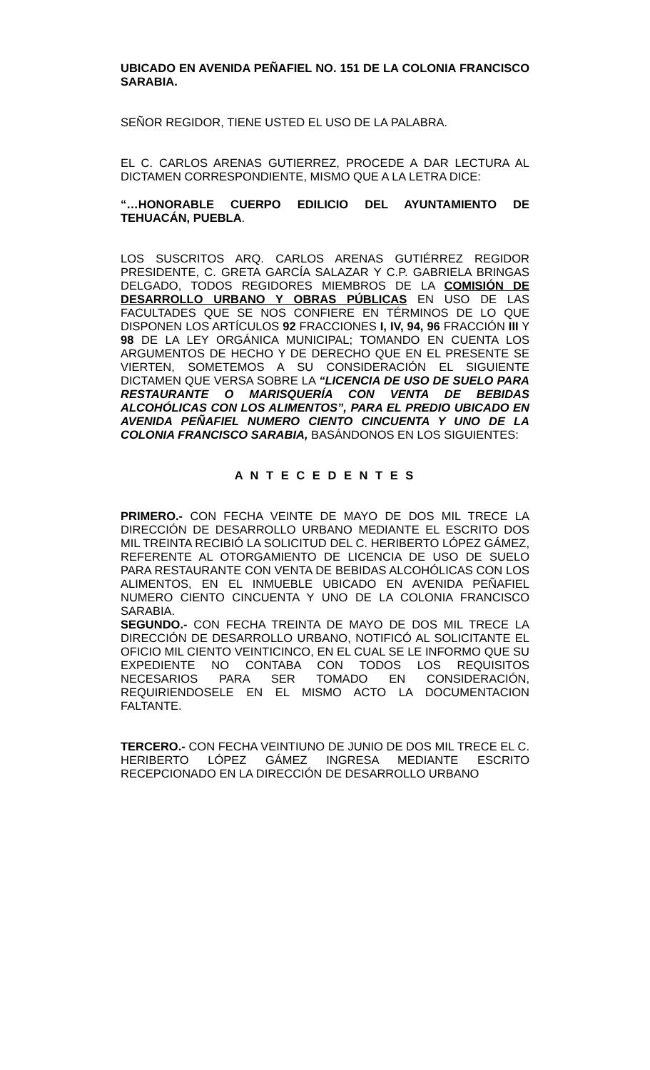UBICADO EN AVENIDA PEÑAFIEL NO. 151 DE LA COLONIA FRANCISCO SARABIA.
SEÑOR REGIDOR, TIENE USTED EL USO DE LA PALABRA.
EL C. CARLOS ARENAS GUTIERREZ, PROCEDE A DAR LECTURA AL DICTAMEN CORRESPONDIENTE, MISMO QUE A LA LETRA DICE:
“…HONORABLE CUERPO EDILICIO DEL AYUNTAMIENTO DE TEHUACÁN, PUEBLA.
LOS SUSCRITOS ARQ. CARLOS ARENAS GUTIÉRREZ REGIDOR PRESIDENTE, C. GRETA GARCÍA SALAZAR Y C.P. GABRIELA BRINGAS DELGADO, TODOS REGIDORES MIEMBROS DE LA COMISIÓN DE DESARROLLO URBANO Y OBRAS PÚBLICAS EN USO DE LAS FACULTADES QUE SE NOS CONFIERE EN TÉRMINOS DE LO QUE DISPONEN LOS ARTÍCULOS 92 FRACCIONES I, IV, 94, 96 FRACCIÓN III Y 98 DE LA LEY ORGÁNICA MUNICIPAL; TOMANDO EN CUENTA LOS ARGUMENTOS DE HECHO Y DE DERECHO QUE EN EL PRESENTE SE VIERTEN, SOMETEMOS A SU CONSIDERACIÓN EL SIGUIENTE DICTAMEN QUE VERSA SOBRE LA “LICENCIA DE USO DE SUELO PARA RESTAURANTE O MARISQUERÍA CON VENTA DE BEBIDAS ALCOHÓLICAS CON LOS ALIMENTOS”, PARA EL PREDIO UBICADO EN AVENIDA PEÑAFIEL NUMERO CIENTO CINCUENTA Y UNO DE LA COLONIA FRANCISCO SARABIA, BASÁNDONOS EN LOS SIGUIENTES:
A N T E C E D E N T E S
PRIMERO.- CON FECHA VEINTE DE MAYO DE DOS MIL TRECE LA DIRECCIÓN DE DESARROLLO URBANO MEDIANTE EL ESCRITO DOS MIL TREINTA RECIBIÓ LA SOLICITUD DEL C. HERIBERTO LÓPEZ GÁMEZ, REFERENTE AL OTORGAMIENTO DE LICENCIA DE USO DE SUELO PARA RESTAURANTE CON VENTA DE BEBIDAS ALCOHÓLICAS CON LOS ALIMENTOS, EN EL INMUEBLE UBICADO EN AVENIDA PEÑAFIEL NUMERO CIENTO CINCUENTA Y UNO DE LA COLONIA FRANCISCO SARABIA.
SEGUNDO.- CON FECHA TREINTA DE MAYO DE DOS MIL TRECE LA DIRECCIÓN DE DESARROLLO URBANO, NOTIFICÓ AL SOLICITANTE EL OFICIO MIL CIENTO VEINTICINCO, EN EL CUAL SE LE INFORMO QUE SU EXPEDIENTE NO CONTABA CON TODOS LOS REQUISITOS NECESARIOS PARA SER TOMADO EN CONSIDERACIÓN, REQUIRIENDOSELE EN EL MISMO ACTO LA DOCUMENTACION FALTANTE.
TERCERO.- CON FECHA VEINTIUNO DE JUNIO DE DOS MIL TRECE EL C. HERIBERTO LÓPEZ GÁMEZ INGRESA MEDIANTE ESCRITO RECEPCIONADO EN LA DIRECCIÓN DE DESARROLLO URBANO